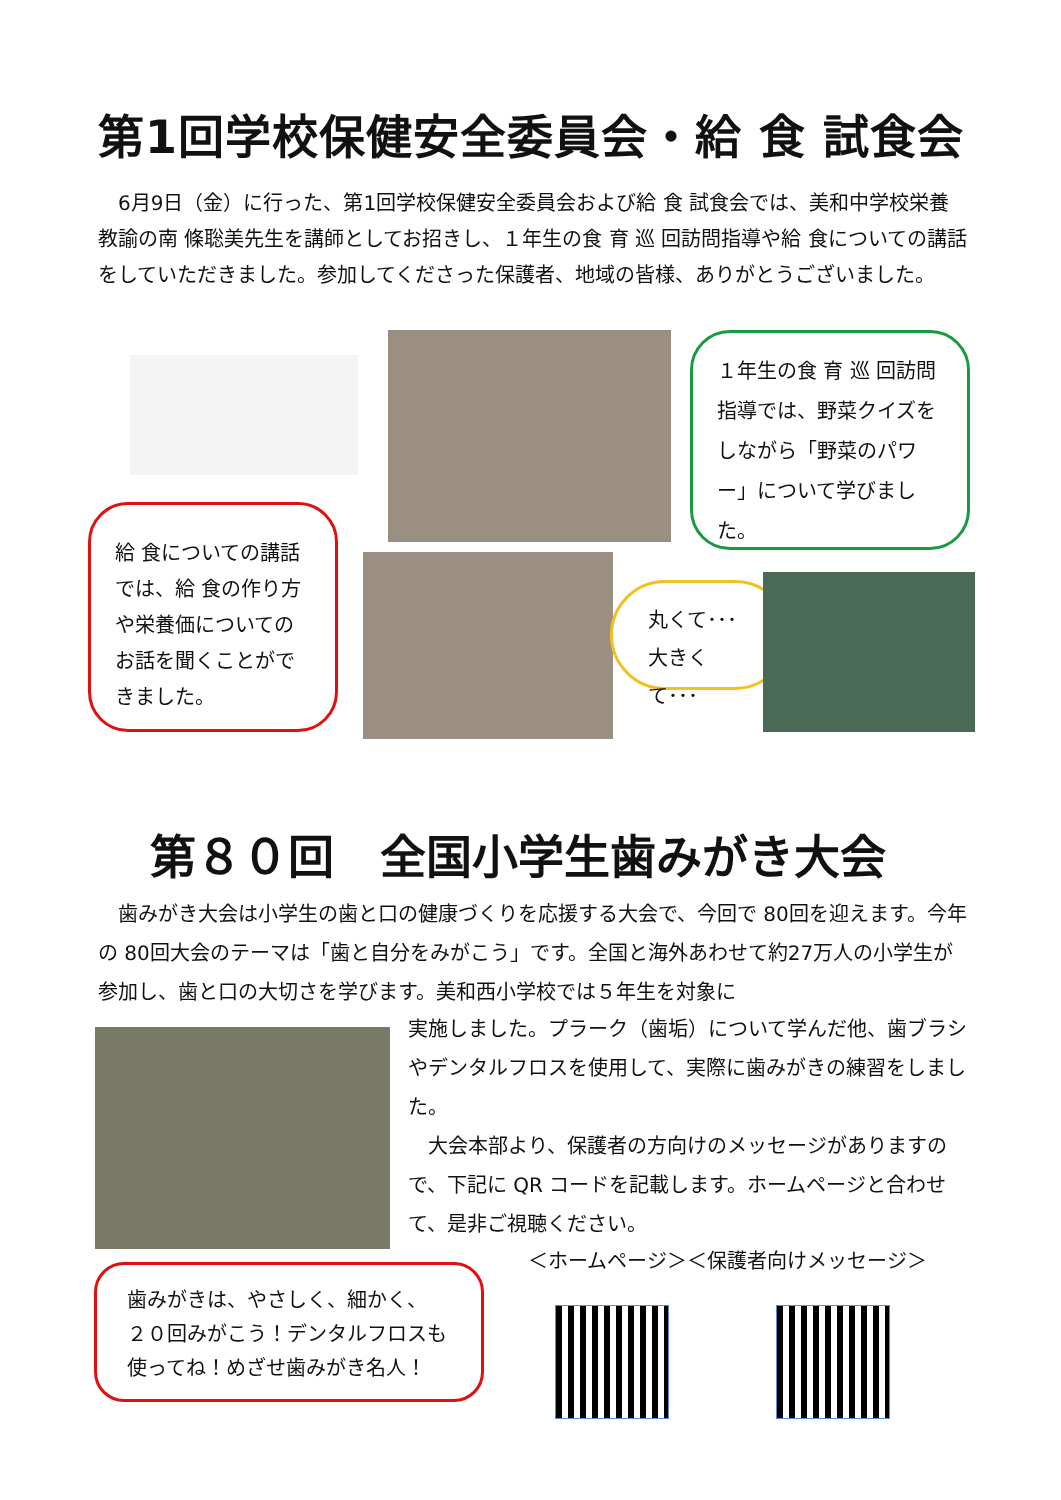第1回学校保健安全委員会・給 食 試食会
　6月9日（金）に行った、第1回学校保健安全委員会および給 食 試食会では、美和中学校栄養教諭の南 條聡美先生を講師としてお招きし、１年生の食 育 巡 回訪問指導や給 食についての講話をしていただきました。参加してくださった保護者、地域の皆様、ありがとうございました。
１年生の食 育 巡 回訪問指導では、野菜クイズをしながら「野菜のパワー」について学びました。
給 食についての講話では、給 食の作り方や栄養価についてのお話を聞くことができました。
丸くて･･･
大きくて･･･
第８０回　全国小学生歯みがき大会
　歯みがき大会は小学生の歯と口の健康づくりを応援する大会で、今回で 80回を迎えます。今年の 80回大会のテーマは「歯と自分をみがこう」です。全国と海外あわせて約27万人の小学生が参加し、歯と口の大切さを学びます。美和西小学校では５年生を対象に
実施しました。プラーク（歯垢）について学んだ他、歯ブラシやデンタルフロスを使用して、実際に歯みがきの練習をしました。
　大会本部より、保護者の方向けのメッセージがありますので、下記に QR コードを記載します。ホームページと合わせて、是非ご視聴ください。
歯みがきは、やさしく、細かく、
２０回みがこう！デンタルフロスも
使ってね！めざせ歯みがき名人！
＜ホームページ＞＜保護者向けメッセージ＞